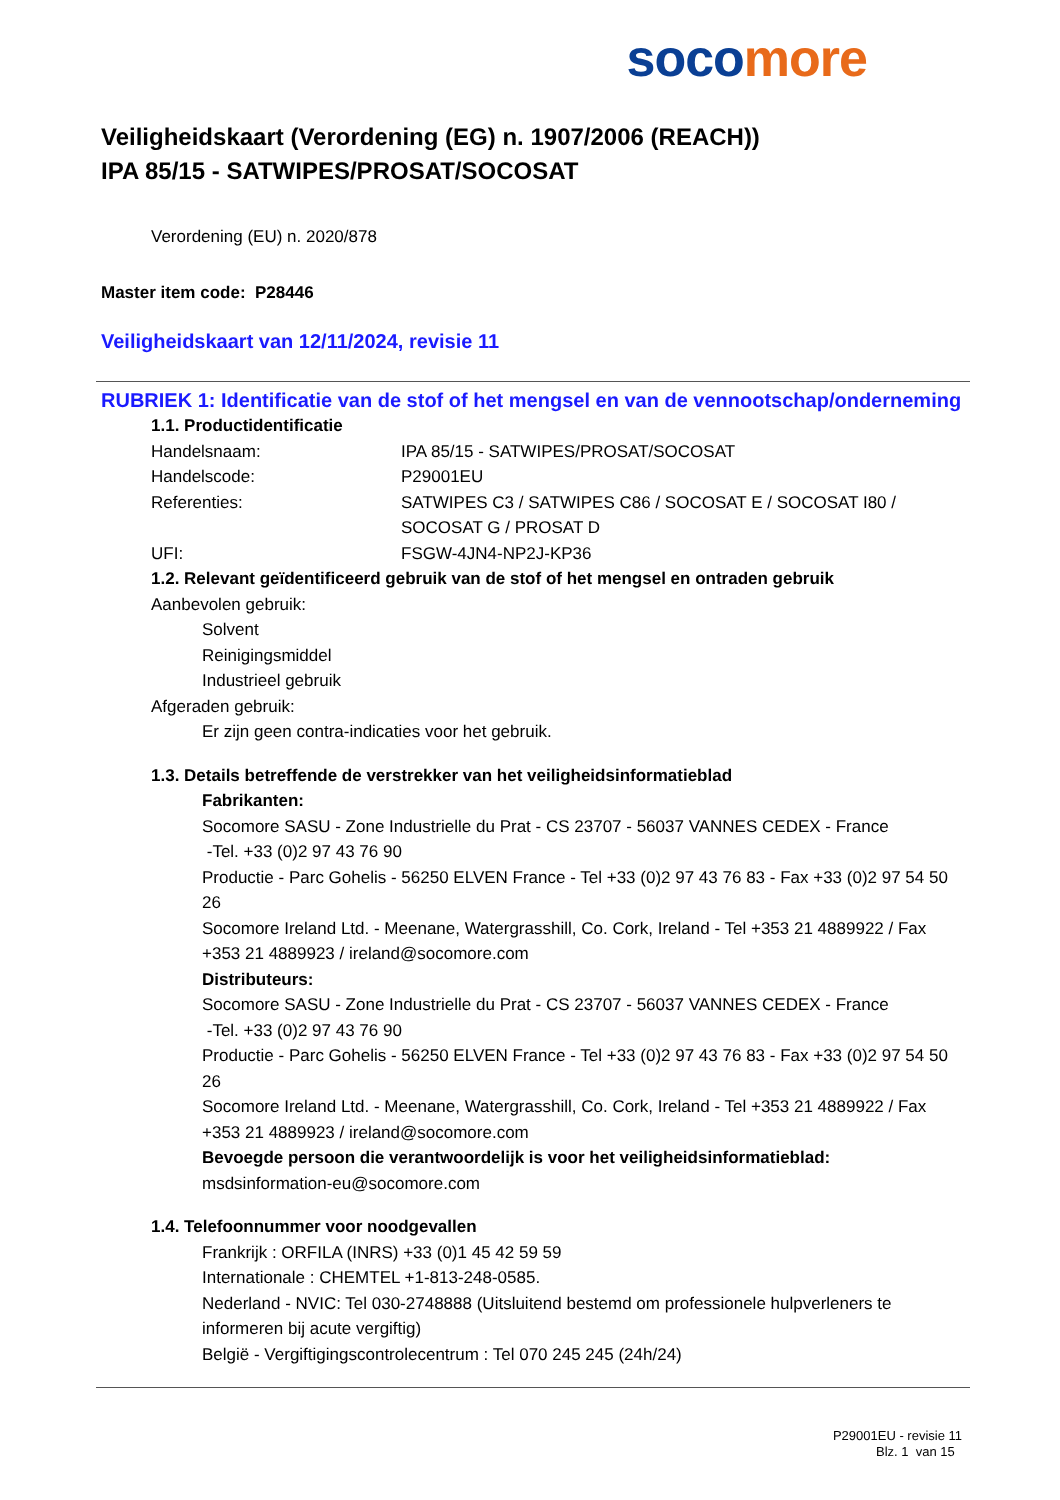soco more
Veiligheidskaart (Verordening (EG) n. 1907/2006 (REACH))
IPA 85/15 - SATWIPES/PROSAT/SOCOSAT
Verordening (EU) n. 2020/878
Master item code: P28446
Veiligheidskaart van 12/11/2024, revisie 11
RUBRIEK 1: Identificatie van de stof of het mengsel en van de vennootschap/onderneming
1.1. Productidentificatie
Handelsnaam: IPA 85/15 - SATWIPES/PROSAT/SOCOSAT
Handelscode: P29001EU
Referenties: SATWIPES C3 / SATWIPES C86 / SOCOSAT E / SOCOSAT I80 /
SOCOSAT G / PROSAT D
UFI: FSGW-4JN4-NP2J-KP36
1.2. Relevant geïdentificeerd gebruik van de stof of het mengsel en ontraden gebruik
Aanbevolen gebruik:
Solvent
Reinigingsmiddel
Industrieel gebruik
Afgeraden gebruik:
Er zijn geen contra-indicaties voor het gebruik.
1.3. Details betreffende de verstrekker van het veiligheidsinformatieblad
Fabrikanten:
Socomore SASU - Zone Industrielle du Prat - CS 23707 - 56037 VANNES CEDEX - France
-Tel. +33 (0)2 97 43 76 90
Productie - Parc Gohelis - 56250 ELVEN France - Tel +33 (0)2 97 43 76 83 - Fax +33 (0)2 97 54 50 26
Socomore Ireland Ltd. - Meenane, Watergrasshill, Co. Cork, Ireland - Tel +353 21 4889922 / Fax +353 21 4889923 / ireland@socomore.com
Distributeurs:
Socomore SASU - Zone Industrielle du Prat - CS 23707 - 56037 VANNES CEDEX - France
-Tel. +33 (0)2 97 43 76 90
Productie - Parc Gohelis - 56250 ELVEN France - Tel +33 (0)2 97 43 76 83 - Fax +33 (0)2 97 54 50 26
Socomore Ireland Ltd. - Meenane, Watergrasshill, Co. Cork, Ireland - Tel +353 21 4889922 / Fax +353 21 4889923 / ireland@socomore.com
Bevoegde persoon die verantwoordelijk is voor het veiligheidsinformatieblad:
msdsinformation-eu@socomore.com
1.4. Telefoonnummer voor noodgevallen
Frankrijk : ORFILA (INRS) +33 (0)1 45 42 59 59
Internationale : CHEMTEL +1-813-248-0585.
Nederland - NVIC: Tel 030-2748888 (Uitsluitend bestemd om professionele hulpverleners te informeren bij acute vergiftig)
België - Vergiftigingscontrolecentrum : Tel 070 245 245 (24h/24)
P29001EU - revisie 11
Blz. 1 van 15